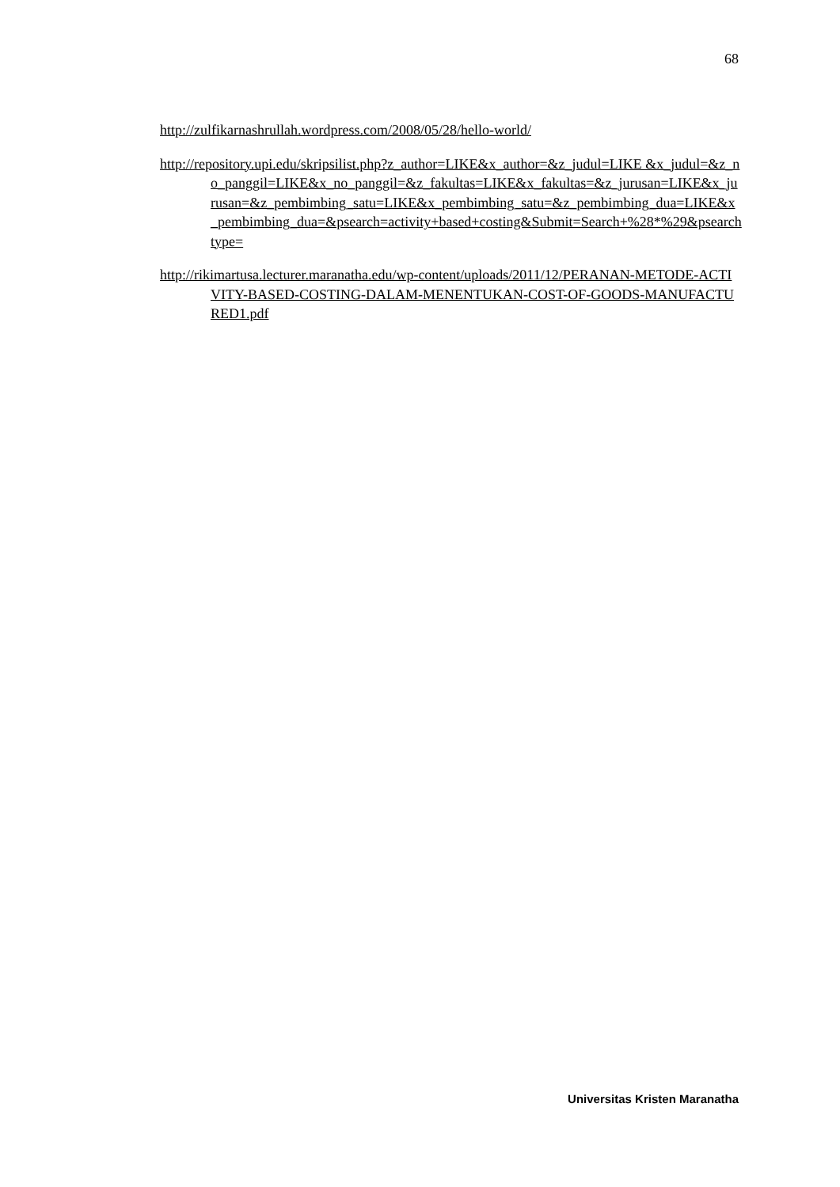68
http://zulfikarnashrullah.wordpress.com/2008/05/28/hello-world/
http://repository.upi.edu/skripsilist.php?z_author=LIKE&x_author=&z_judul=LIKE &x_judul=&z_no_panggil=LIKE&x_no_panggil=&z_fakultas=LIKE&x_fakultas=&z_jurusan=LIKE&x_jurusan=&z_pembimbing_satu=LIKE&x_pembimbing_satu=&z_pembimbing_dua=LIKE&x_pembimbing_dua=&psearch=activity+based+costing&Submit=Search+%28*%29&psearchtype=
http://rikimartusa.lecturer.maranatha.edu/wp-content/uploads/2011/12/PERANAN-METODE-ACTIVITY-BASED-COSTING-DALAM-MENENTUKAN-COST-OF-GOODS-MANUFACTURED1.pdf
Universitas Kristen Maranatha